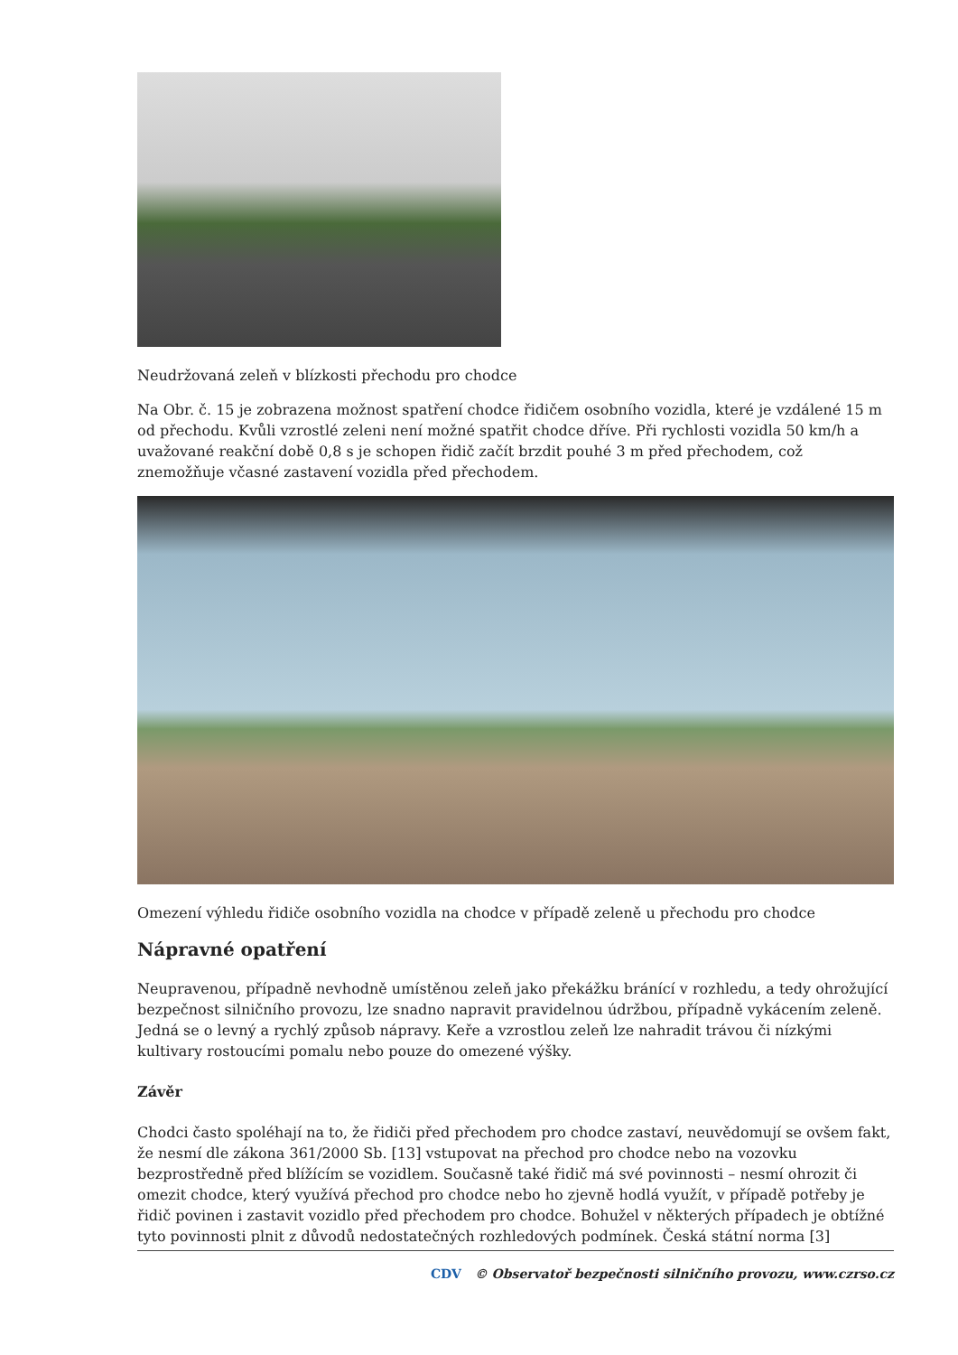Neudržovaná zeleň v blízkosti přechodu pro chodce
Na Obr. č. 15 je zobrazena možnost spatření chodce řidičem osobního vozidla, které je vzdálené 15 m od přechodu. Kvůli vzrostlé zeleni není možné spatřit chodce dříve. Při rychlosti vozidla 50 km/h a uvažované reakční době 0,8 s je schopen řidič začít brzdit pouhé 3 m před přechodem, což znemožňuje včasné zastavení vozidla před přechodem.
Omezení výhledu řidiče osobního vozidla na chodce v případě zeleně u přechodu pro chodce
Nápravné opatření
Neupravenou, případně nevhodně umístěnou zeleň jako překážku bránící v rozhledu, a tedy ohrožující bezpečnost silničního provozu, lze snadno napravit pravidelnou údržbou, případně vykácením zeleně. Jedná se o levný a rychlý způsob nápravy. Keře a vzrostlou zeleň lze nahradit trávou či nízkými kultivary rostoucími pomalu nebo pouze do omezené výšky.
Závěr
Chodci často spoléhají na to, že řidiči před přechodem pro chodce zastaví, neuvědomují se ovšem fakt, že nesmí dle zákona 361/2000 Sb. [13] vstupovat na přechod pro chodce nebo na vozovku bezprostředně před blížícím se vozidlem. Současně také řidič má své povinnosti – nesmí ohrozit či omezit chodce, který využívá přechod pro chodce nebo ho zjevně hodlá využít, v případě potřeby je řidič povinen i zastavit vozidlo před přechodem pro chodce. Bohužel v některých případech je obtížné tyto povinnosti plnit z důvodů nedostatečných rozhledových podmínek. Česká státní norma [3]
CDV © Observatoř bezpečnosti silničního provozu, www.czrso.cz